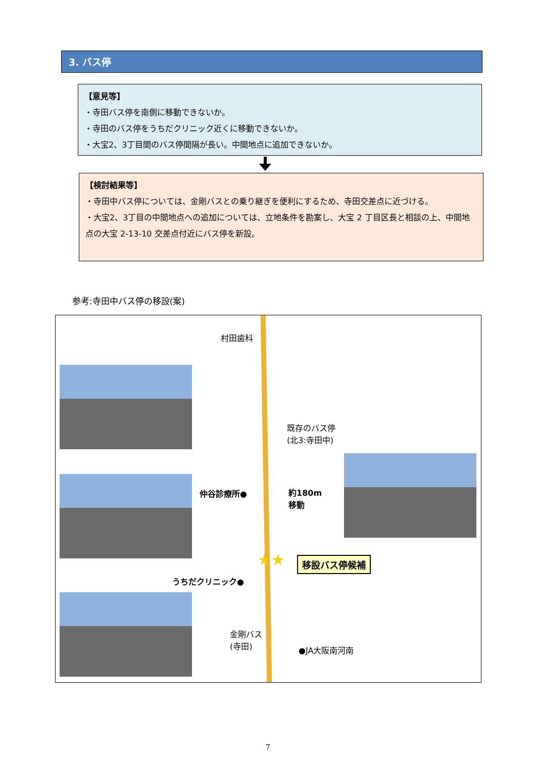3. バス停
【意見等】
・寺田バス停を南側に移動できないか。
・寺田のバス停をうちだクリニック近くに移動できないか。
・大宝2、3丁目間のバス停間隔が長い。中間地点に追加できないか。
【検討結果等】
・寺田中バス停については、金剛バスとの乗り継ぎを便利にするため、寺田交差点に近づける。
・大宝2、3丁目の中間地点への追加については、立地条件を勘案し、大宝 2 丁目区長と相談の上、中間地点の大宝 2-13-10 交差点付近にバス停を新設。
参考:寺田中バス停の移設(案)
村田歯科
既存のバス停
(北3:寺田中)
仲谷診療所● 約180m
移動
移設バス停候補 ★★
うちだクリニック●
金剛バス
(寺田)
●JA大阪南河南
7